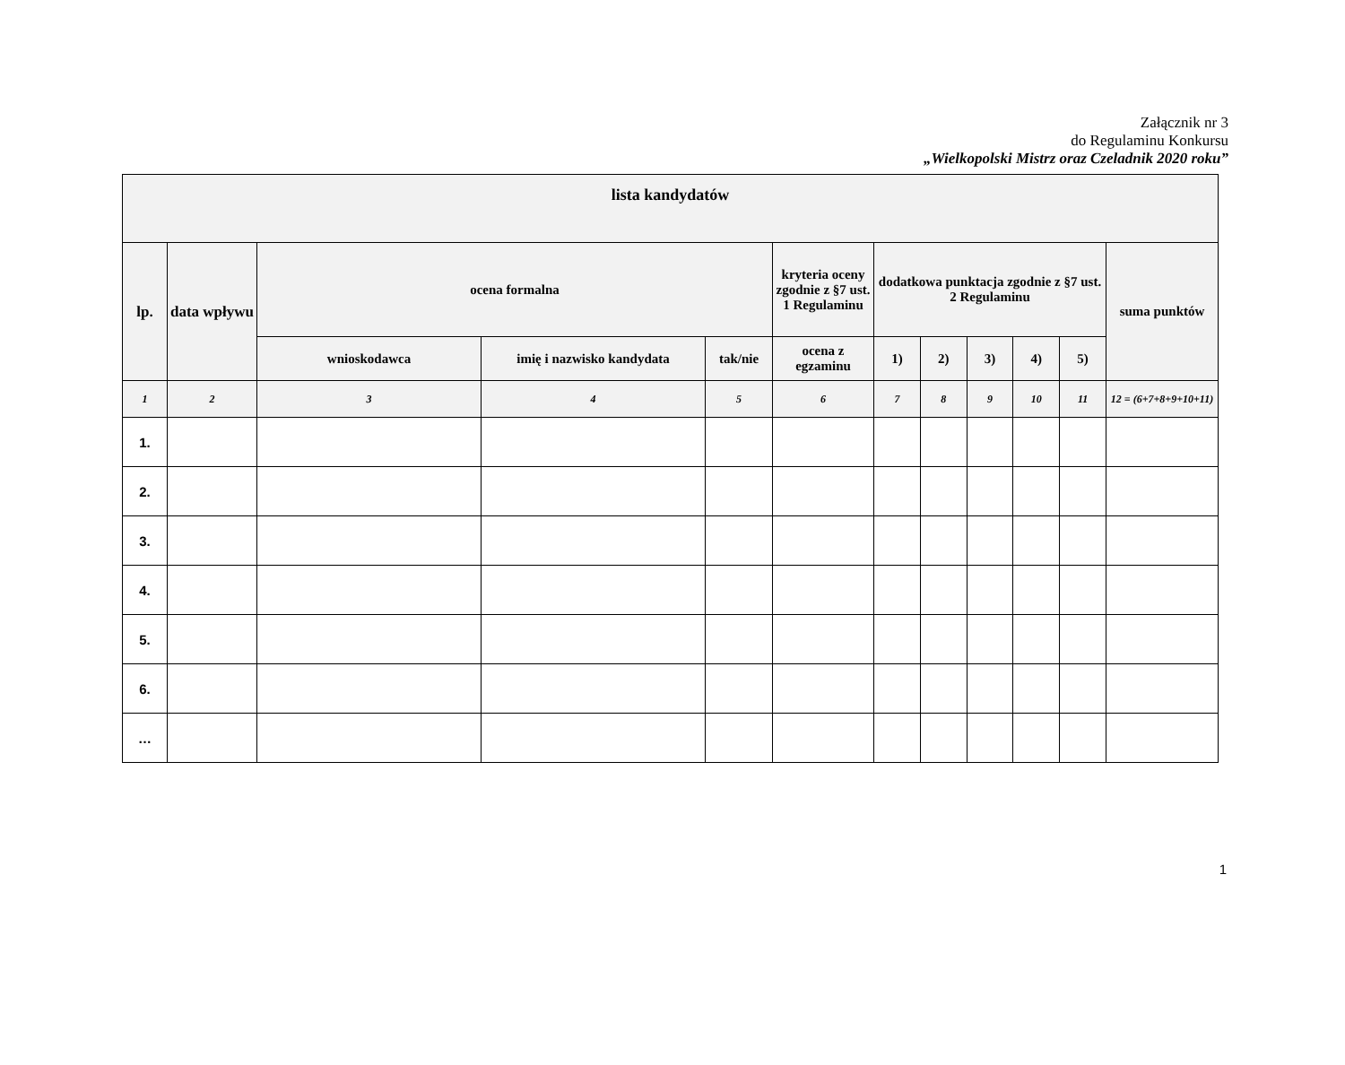Załącznik nr 3
do Regulaminu Konkursu
„Wielkopolski Mistrz oraz Czeladnik 2020 roku”
| lista kandydatów | | | | | | | | | | | |
| --- | --- | --- | --- | --- | --- | --- | --- | --- | --- | --- | --- |
| lp. | data wpływu | ocena formalna | | | kryteria oceny zgodnie z §7 ust. 1 Regulaminu | dodatkowa punktacja zgodnie z §7 ust. 2 Regulaminu | | | | | suma punktów |
| | | wnioskodawca | imię i nazwisko kandydata | tak/nie | ocena z egzaminu | 1) | 2) | 3) | 4) | 5) | |
| 1 | 2 | 3 | 4 | 5 | 6 | 7 | 8 | 9 | 10 | 11 | 12 = (6+7+8+9+10+11) |
| 1. | | | | | | | | | | | |
| 2. | | | | | | | | | | | |
| 3. | | | | | | | | | | | |
| 4. | | | | | | | | | | | |
| 5. | | | | | | | | | | | |
| 6. | | | | | | | | | | | |
| … | | | | | | | | | | | |
1